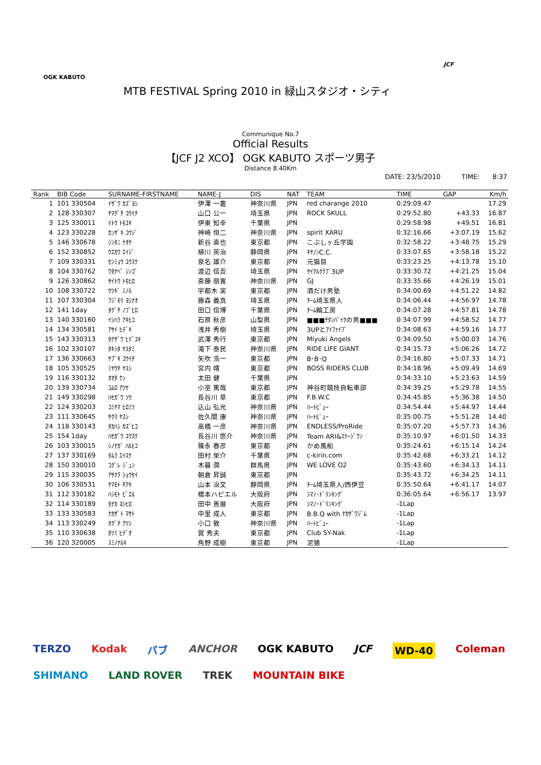OGK KABUTO
JCF
MTB FESTIVAL Spring 2010 in 緑山スタジオ・シティ
Communique No.7
Official Results
【JCF J2 XCO】 OGK KABUTO スポーツ男子
Distance 8.40Km
DATE: 23/5/2010 TIME: 8:37
| Rank | BIB Code | SURNAME-FIRSTNAME | NAME-J | DIS | NAT | TEAM | TIME | GAP | Km/h |
| --- | --- | --- | --- | --- | --- | --- | --- | --- | --- |
| 1 | 101 330504 | ｲｻﾞﾜ ｶｽﾞﾖｼ | 伊澤 一嘉 | 神奈川県 | JPN | red charange 2010 | 0:29:09.47 | | 17.29 |
| 2 | 128 330307 | ﾔﾏｸﾞﾁ ｺｳｲﾁ | 山口 公一 | 埼玉県 | JPN | ROCK SKULL | 0:29:52.80 | +43.33 | 16.87 |
| 3 | 125 330011 | ｲﾄｳ ﾄﾓﾕｷ | 伊東 知幸 | 千葉県 | JPN | | 0:29:58.98 | +49.51 | 16.81 |
| 4 | 123 330228 | ｶﾝｻﾞｷ ｺｳｼﾞ | 神崎 恒二 | 神奈川県 | JPN | spirit XARU | 0:32:16.66 | +3:07.19 | 15.62 |
| 5 | 146 330678 | ｼﾝﾀﾆ ﾅｵﾔ | 新谷 直也 | 東京都 | JPN | こぶしヶ丘学園 | 0:32:58.22 | +3:48.75 | 15.29 |
| 6 | 152 330852 | ｳｴｶﾜ ｴｲｼﾞ | 植川 英治 | 静岡県 | JPN | ｷﾔﾉﾝC.C. | 0:33:07.65 | +3:58.18 | 15.22 |
| 7 | 109 330331 | ｾﾝﾐｮｳ ﾕｳｽｹ | 泉名 雄介 | 東京都 | JPN | 元猫目 | 0:33:23.25 | +4:13.78 | 15.10 |
| 8 | 104 330762 | ﾜﾀﾅﾍﾞ ｼﾝｺﾞ | 渡辺 信吾 | 埼玉県 | JPN | ｻｲｸﾙｸﾗﾌﾞ3UP | 0:33:30.72 | +4:21.25 | 15.04 |
| 9 | 126 330862 | ｻｲﾄｳ ﾄﾓﾋﾛ | 斎藤 朋寛 | 神奈川県 | JPN | GJ | 0:33:35.66 | +4:26.19 | 15.01 |
| 10 | 108 330722 | ｳﾂｷﾞ ﾐﾉﾙ | 宇都木 実 | 東京都 | JPN | 酒だけ男塾 | 0:34:00.69 | +4:51.22 | 14.82 |
| 11 | 107 330304 | ﾌｼﾞﾓﾘ ﾖｼﾅｵ | 藤森 義真 | 埼玉県 | JPN | ﾁｰﾑ埼玉県人 | 0:34:06.44 | +4:56.97 | 14.78 |
| 12 | 141 1day | ﾀｸﾞﾁ ﾉﾌﾞﾋﾛ | 田口 信博 | 千葉県 | JPN | ﾁｰﾑ輪工房 | 0:34:07.28 | +4:57.81 | 14.78 |
| 13 | 140 330160 | ｲｼﾊﾗ ｱｷﾋｺ | 石原 秋彦 | 山梨県 | JPN | ■■■ﾁﾀﾝﾊﾞｲｸの男■■■ | 0:34:07.99 | +4:58.52 | 14.77 |
| 14 | 134 330581 | ｱｻｲ ﾋﾃﾞｷ | 浅井 秀樹 | 埼玉県 | JPN | 3UPとｱｲﾌｧｲﾌﾞ | 0:34:08.63 | +4:59.16 | 14.77 |
| 15 | 143 330313 | ﾀｹｻﾞﾜ ﾋﾃﾞﾕｷ | 武澤 秀行 | 東京都 | JPN | Miyuki Angels | 0:34:09.50 | +5:00.03 | 14.76 |
| 16 | 102 330107 | ﾀｷｼﾀ ﾔｽﾀﾐ | 滝下 泰民 | 神奈川県 | JPN | RIDE LIFE GIANT | 0:34:15.73 | +5:06.26 | 14.72 |
| 17 | 136 330663 | ﾔﾌﾞｷ ｺｳｲﾁ | 矢吹 浩一 | 東京都 | JPN | B･B･Q | 0:34:16.80 | +5:07.33 | 14.71 |
| 18 | 105 330525 | ﾐﾔｳﾁ ﾔｽｼ | 宮内 靖 | 東京都 | JPN | BOSS RIDERS CLUB | 0:34:18.96 | +5:09.49 | 14.69 |
| 19 | 116 330132 | ｵｵﾀ ｹﾝ | 太田 健 | 千葉県 | JPN | | 0:34:33.10 | +5:23.63 | 14.59 |
| 20 | 139 330734 | ｺﾑﾛ ｱﾂﾔ | 小室 篤哉 | 東京都 | JPN | 神谷町競技自転車部 | 0:34:39.25 | +5:29.78 | 14.55 |
| 21 | 149 330298 | ﾊｾｶﾞﾜ ｿｳ | 長谷川 草 | 東京都 | JPN | F.B.W.C | 0:34:45.85 | +5:36.38 | 14.50 |
| 22 | 124 330203 | ｺﾐﾔﾏ ﾋﾛﾐﾂ | 込山 弘光 | 神奈川県 | JPN | ﾊｰﾄﾋﾞｭｰ | 0:34:54.44 | +5:44.97 | 14.44 |
| 23 | 111 330645 | ｻｸﾏ ﾔｽｼ | 佐久間 康 | 神奈川県 | JPN | ﾊｰﾄﾋﾞｭｰ | 0:35:00.75 | +5:51.28 | 14.40 |
| 24 | 118 330143 | ﾀｶﾊｼ ｶｽﾞﾋｺ | 高橋 一彦 | 神奈川県 | JPN | ENDLESS/ProRide | 0:35:07.20 | +5:57.73 | 14.36 |
| 25 | 154 1day | ﾊｾｶﾞﾜ ﾕｳｽｹ | 長谷川 悠介 | 神奈川県 | JPN | Team ARI&ｽﾃｰｼﾞﾜﾝ | 0:35:10.97 | +6:01.50 | 14.33 |
| 26 | 103 330015 | ｼﾉﾅｶﾞ ﾊﾙﾋｺ | 篠永 春彦 | 東京都 | JPN | かめ風船 | 0:35:24.61 | +6:15.14 | 14.24 |
| 27 | 137 330169 | ﾀﾑﾗ ｴｲｽｹ | 田村 栄介 | 千葉県 | JPN | c-kirin.com | 0:35:42.68 | +6:33.21 | 14.12 |
| 28 | 150 330010 | ｺｸﾞﾚ ｼﾞｭﾝ | 木暮 潤 | 群馬県 | JPN | WE LOVE O2 | 0:35:43.60 | +6:34.13 | 14.11 |
| 29 | 115 330035 | ｱｻｸﾗ ｼｮｳｾｲ | 朝倉 昇誠 | 東京都 | JPN | | 0:35:43.72 | +6:34.25 | 14.11 |
| 30 | 106 330531 | ﾔﾏﾓﾄ ﾁｱｷ | 山本 治文 | 静岡県 | JPN | ﾁｰﾑ埼玉県人/西伊豆 | 0:35:50.64 | +6:41.17 | 14.07 |
| 31 | 112 330182 | ﾊｼﾓﾄ ﾋﾟｴﾙ | 橋本ハピエル | 大阪府 | JPN | ｼﾏﾉ･ﾄﾞﾘﾝｷﾝｸﾞ | 0:36:05.64 | +6:56.17 | 13.97 |
| 32 | 114 330189 | ﾀﾅｶ ﾖｼﾋﾛ | 田中 善展 | 大阪府 | JPN | ｼﾏﾉ･ﾄﾞﾘﾝｷﾝｸﾞ | -1Lap | | |
| 33 | 133 330583 | ﾅｶｻﾞﾄ ﾏｻﾄ | 中里 成人 | 東京都 | JPN | B.B.Q with ﾅｶｻﾞﾜｼﾞﾑ | -1Lap | | |
| 34 | 113 330249 | ｵｸﾞﾁ ｱﾂｼ | 小口 敦 | 神奈川県 | JPN | ﾊｰﾄﾋﾞｭｰ | -1Lap | | |
| 35 | 110 330638 | ﾀﾂﾐ ﾋﾃﾞｵ | 巽 秀夫 | 東京都 | JPN | Club SY-Nak | -1Lap | | |
| 36 | 120 320005 | ｽﾐﾉﾅﾙｷ | 角野 成樹 | 東京都 | JPN | 泥猿 | -1Lap | | |
TERZO Kodak バブ ANCHOR OGK KABUTO JCF WD-40 Coleman SHIMANO LAND ROVER TREK MOUNTAIN BIKE